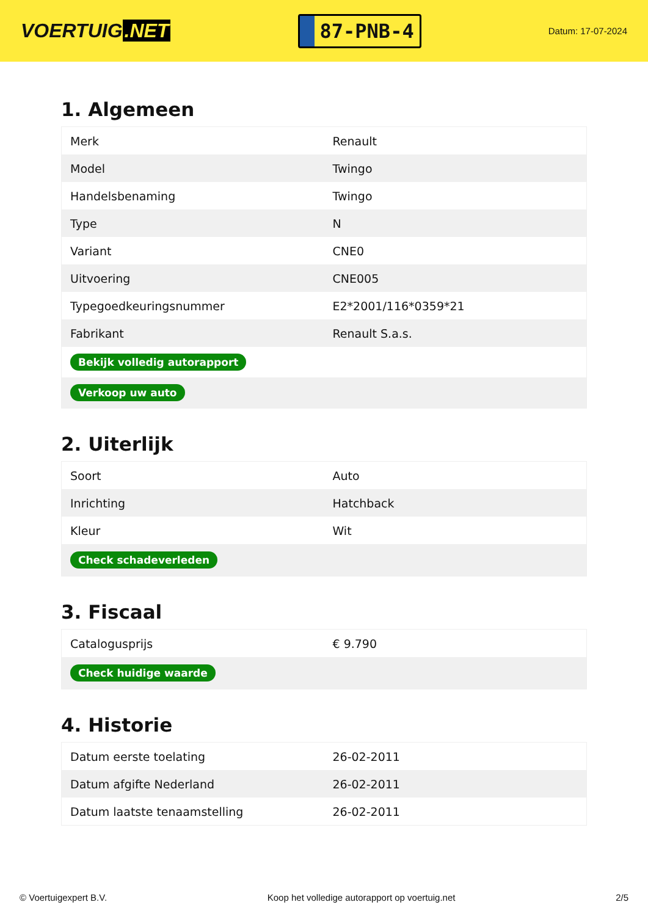VOERTUIG.NET
87-PNB-4
Datum: 17-07-2024
1. Algemeen
| Merk | Renault |
| Model | Twingo |
| Handelsbenaming | Twingo |
| Type | N |
| Variant | CNE0 |
| Uitvoering | CNE005 |
| Typegoedkeuringsnummer | E2*2001/116*0359*21 |
| Fabrikant | Renault S.a.s. |
| Bekijk volledig autorapport | |
| Verkoop uw auto | |
2. Uiterlijk
| Soort | Auto |
| Inrichting | Hatchback |
| Kleur | Wit |
| Check schadeverleden | |
3. Fiscaal
| Catalogusprijs | € 9.790 |
| Check huidige waarde | |
4. Historie
| Datum eerste toelating | 26-02-2011 |
| Datum afgifte Nederland | 26-02-2011 |
| Datum laatste tenaamstelling | 26-02-2011 |
© Voertuigexpert B.V. Koop het volledige autorapport op voertuig.net 2/5